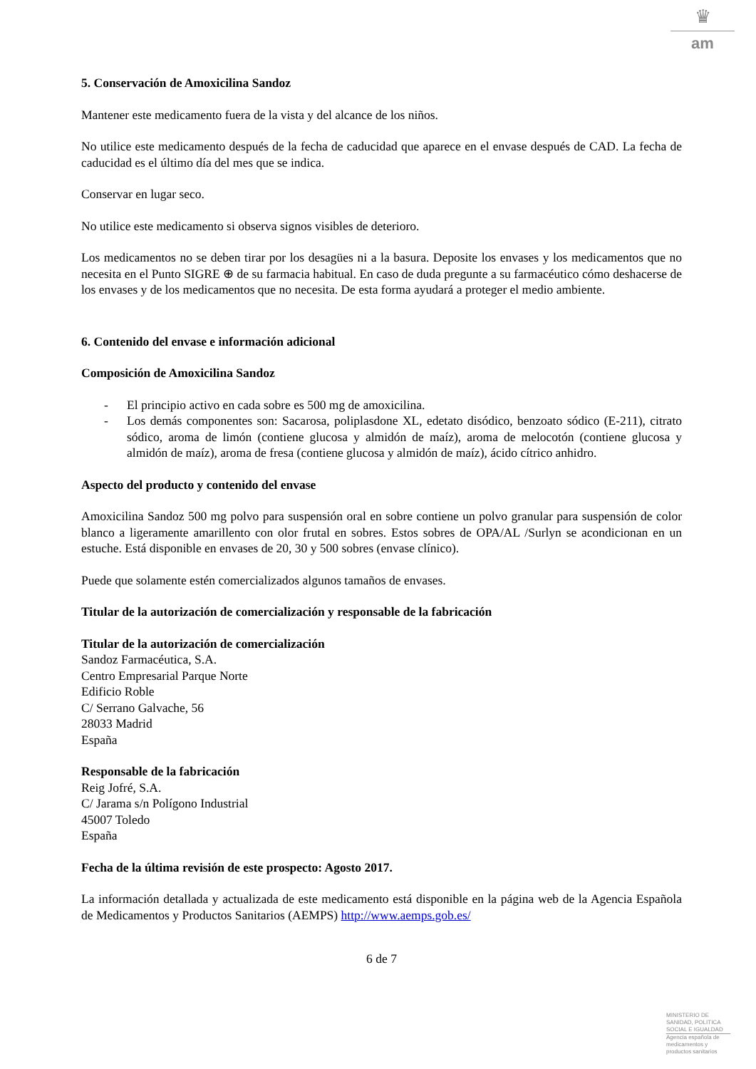♛
am
5. Conservación de Amoxicilina Sandoz
Mantener este medicamento fuera de la vista y del alcance de los niños.
No utilice este medicamento después de la fecha de caducidad que aparece en el envase después de CAD. La fecha de caducidad es el último día del mes que se indica.
Conservar en lugar seco.
No utilice este medicamento si observa signos visibles de deterioro.
Los medicamentos no se deben tirar por los desagües ni a la basura. Deposite los envases y los medicamentos que no necesita en el Punto SIGRE ⊕ de su farmacia habitual. En caso de duda pregunte a su farmacéutico cómo deshacerse de los envases y de los medicamentos que no necesita. De esta forma ayudará a proteger el medio ambiente.
6. Contenido del envase e información adicional
Composición de Amoxicilina Sandoz
- El principio activo en cada sobre es 500 mg de amoxicilina.
- Los demás componentes son: Sacarosa, poliplasdone XL, edetato disódico, benzoato sódico (E-211), citrato sódico, aroma de limón (contiene glucosa y almidón de maíz), aroma de melocotón (contiene glucosa y almidón de maíz), aroma de fresa (contiene glucosa y almidón de maíz), ácido cítrico anhidro.
Aspecto del producto y contenido del envase
Amoxicilina Sandoz 500 mg polvo para suspensión oral en sobre contiene un polvo granular para suspensión de color blanco a ligeramente amarillento con olor frutal en sobres. Estos sobres de OPA/AL /Surlyn se acondicionan en un estuche. Está disponible en envases de 20, 30 y 500 sobres (envase clínico).
Puede que solamente estén comercializados algunos tamaños de envases.
Titular de la autorización de comercialización y responsable de la fabricación
Titular de la autorización de comercialización
Sandoz Farmacéutica, S.A.
Centro Empresarial Parque Norte
Edificio Roble
C/ Serrano Galvache, 56
28033 Madrid
España
Responsable de la fabricación
Reig Jofré, S.A.
C/ Jarama s/n Polígono Industrial
45007 Toledo
España
Fecha de la última revisión de este prospecto: Agosto 2017.
La información detallada y actualizada de este medicamento está disponible en la página web de la Agencia Española de Medicamentos y Productos Sanitarios (AEMPS) http://www.aemps.gob.es/
6 de 7
MINISTERIO DE
SANIDAD, POLITICA
SOCIAL E IGUALDAD
Agencia española de
medicamentos y
productos sanitarios